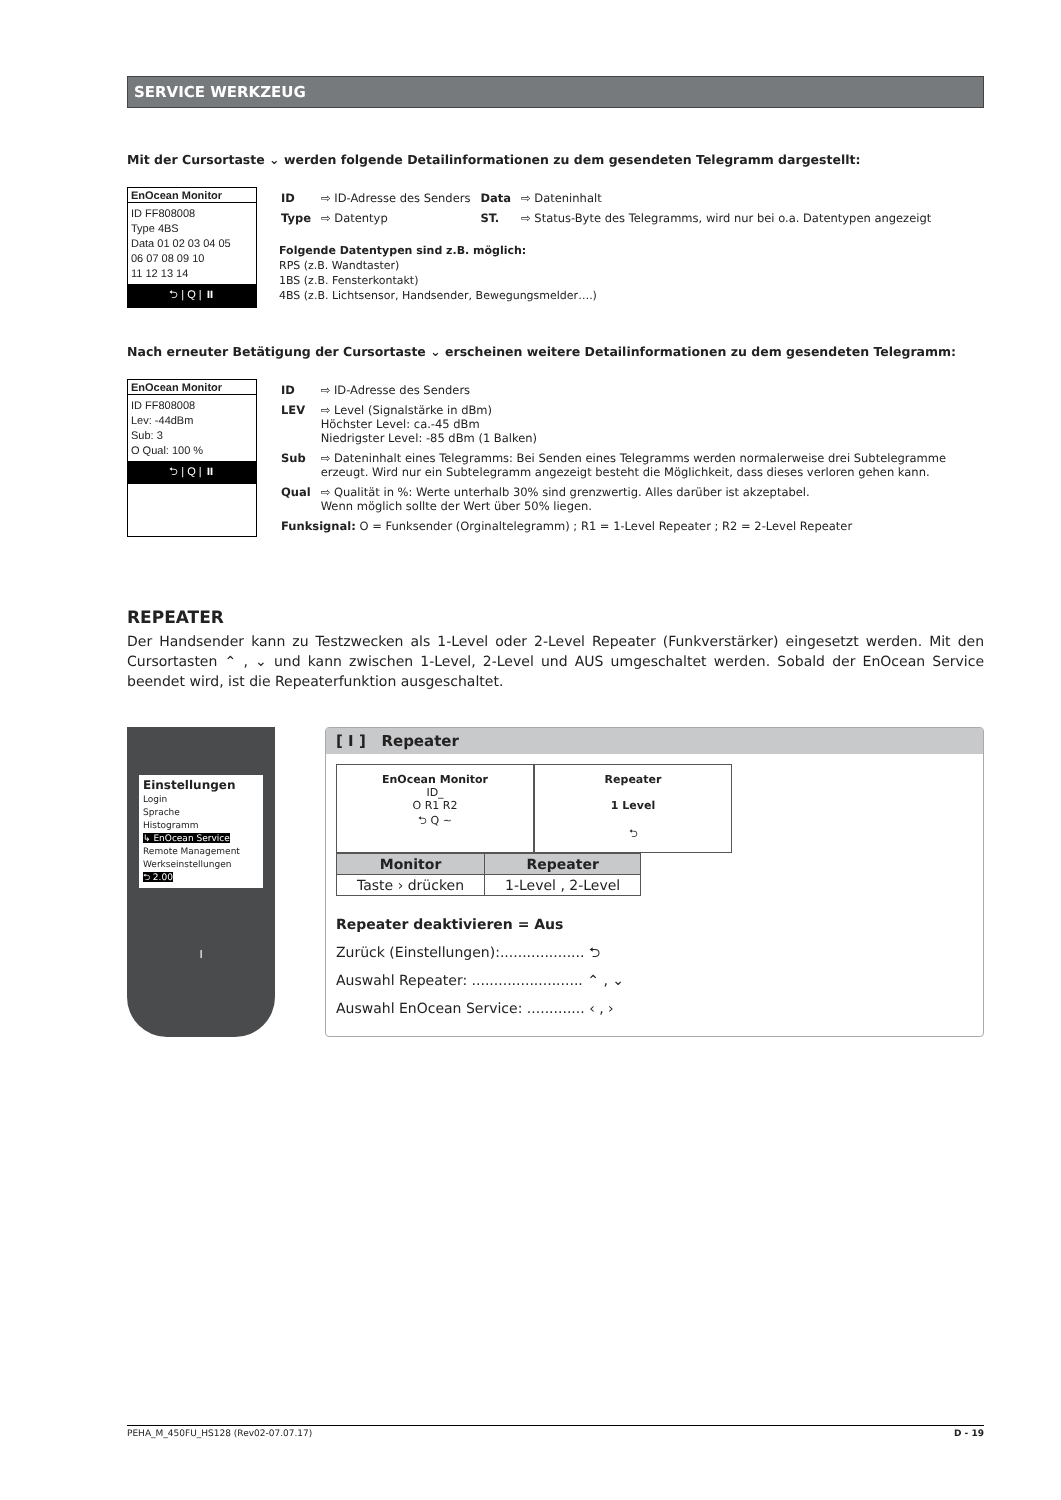SERVICE WERKZEUG
Mit der Cursortaste ⌄ werden folgende Detailinformationen zu dem gesendeten Telegramm dargestellt:
EnOcean Monitor
ID FF808008
Type 4BS
Data 01 02 03 04 05
06 07 08 09 10
11 12 13 14
⮌ | Q | ⏸
| ID | ⇨ ID-Adresse des Senders | Data | ⇨ Dateninhalt |
| Type | ⇨ Datentyp | ST. | ⇨ Status-Byte des Telegramms, wird nur bei o.a. Datentypen angezeigt |
Folgende Datentypen sind z.B. möglich:
RPS (z.B. Wandtaster)
1BS (z.B. Fensterkontakt)
4BS (z.B. Lichtsensor, Handsender, Bewegungsmelder….)
Nach erneuter Betätigung der Cursortaste ⌄ erscheinen weitere Detailinformationen zu dem gesendeten Telegramm:
EnOcean Monitor
ID FF808008
Lev: -44dBm
Sub: 3
O Qual: 100 %
⮌ | Q | ⏸
| ID | ⇨ ID-Adresse des Senders |
| LEV | ⇨ Level (Signalstärke in dBm) Höchster Level: ca.-45 dBm Niedrigster Level: -85 dBm (1 Balken) |
| Sub | ⇨ Dateninhalt eines Telegramms: Bei Senden eines Telegramms werden normalerweise drei Subtelegramme erzeugt. Wird nur ein Subtelegramm angezeigt besteht die Möglichkeit, dass dieses verloren gehen kann. |
| Qual | ⇨ Qualität in %: Werte unterhalb 30% sind grenzwertig. Alles darüber ist akzeptabel. Wenn möglich sollte der Wert über 50% liegen. |
| Funksignal: O = Funksender (Orginaltelegramm) ; R1 = 1-Level Repeater ; R2 = 2-Level Repeater | |
REPEATER
Der Handsender kann zu Testzwecken als 1-Level oder 2-Level Repeater (Funkverstärker) eingesetzt werden. Mit den Cursortasten ⌃ , ⌄ und kann zwischen 1-Level, 2-Level und AUS umgeschaltet werden. Sobald der EnOcean Service beendet wird, ist die Repeaterfunktion ausgeschaltet.
Einstellungen
Login
Sprache
Histogramm
↳ EnOcean Service
Remote Management
Werkseinstellungen
⮌ 2.00
I
[ I ] Repeater
EnOcean Monitor
ID_
O R1 R2
⮌ Q ~
Repeater
1 Level
⮌
| Monitor | Repeater |
| --- | --- |
| Taste › drücken | 1-Level , 2-Level |
Repeater deaktivieren = Aus
Zurück (Einstellungen):................... ⮌
Auswahl Repeater: ......................... ⌃ , ⌄
Auswahl EnOcean Service: ............. ‹ , ›
PEHA_M_450FU_HS128 (Rev02-07.07.17) D - 19